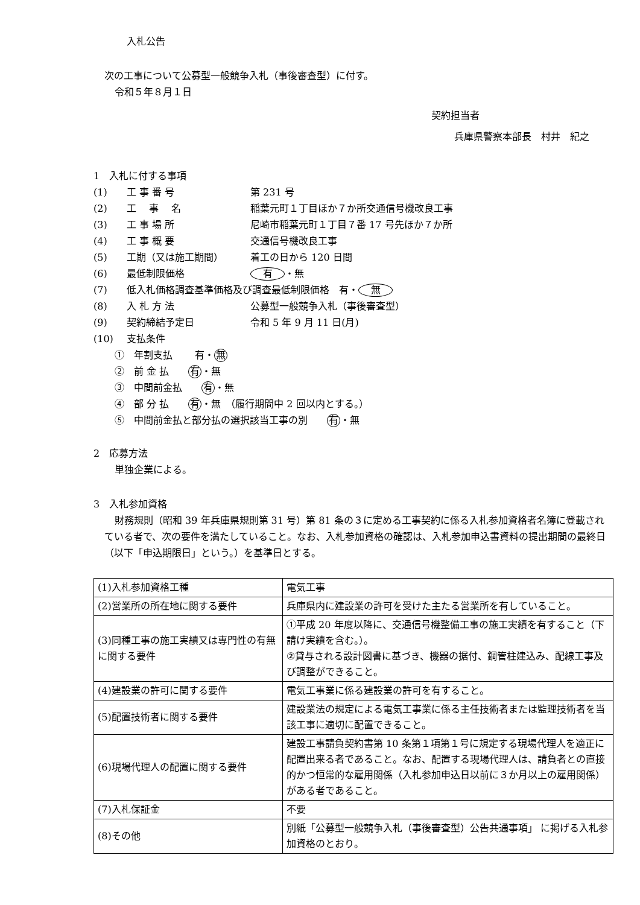入札公告
次の工事について公募型一般競争入札（事後審査型）に付す。
令和５年８月１日
契約担当者
兵庫県警察本部長　村井　紀之
1　入札に付する事項
(1) 工 事 番 号 第 231 号
(2) 工　 事　 名 稲葉元町１丁目ほか７か所交通信号機改良工事
(3) 工 事 場 所 尼崎市稲葉元町１丁目７番 17 号先ほか７か所
(4) 工 事 概 要 交通信号機改良工事
(5) 工期（又は施工期間） 着工の日から 120 日間
(6) 最低制限価格 有 ・無
(7) 低入札価格調査基準価格及び調査最低制限価格　有・ 無
(8) 入 札 方 法 公募型一般競争入札（事後審査型）
(9) 契約締結予定日 令和 5 年 9 月 11 日(月)
(10) 支払条件
①　年割支払　　 有・ 無
②　前 金 払　　有 ・無
③　中間前金払　　有 ・無
④　部 分 払　　有 ・無　（履行期間中 2 回以内とする。）
⑤　中間前金払と部分払の選択該当工事の別　　有 ・無
2　応募方法
単独企業による。
3　入札参加資格
財務規則（昭和 39 年兵庫県規則第 31 号）第 81 条の３に定める工事契約に係る入札参加資格者名簿に登載されている者で、次の要件を満たしていること。なお、入札参加資格の確認は、入札参加申込書資料の提出期間の最終日（以下「申込期限日」という。）を基準日とする。
| (1)入札参加資格工種 | 電気工事 |
| (2)営業所の所在地に関する要件 | 兵庫県内に建設業の許可を受けた主たる営業所を有していること。 |
| (3)同種工事の施工実績又は専門性の有無に関する要件 | ①平成 20 年度以降に、交通信号機整備工事の施工実績を有すること（下請け実績を含む。）。 ②貸与される設計図書に基づき、機器の据付、鋼管柱建込み、配線工事及び調整ができること。 |
| (4)建設業の許可に関する要件 | 電気工事業に係る建設業の許可を有すること。 |
| (5)配置技術者に関する要件 | 建設業法の規定による電気工事業に係る主任技術者または監理技術者を当該工事に適切に配置できること。 |
| (6)現場代理人の配置に関する要件 | 建設工事請負契約書第 10 条第１項第１号に規定する現場代理人を適正に配置出来る者であること。なお、配置する現場代理人は、請負者との直接的かつ恒常的な雇用関係（入札参加申込日以前に３か月以上の雇用関係）がある者であること。 |
| (7)入札保証金 | 不要 |
| (8)その他 | 別紙「公募型一般競争入札（事後審査型）公告共通事項」 に掲げる入札参加資格のとおり。 |